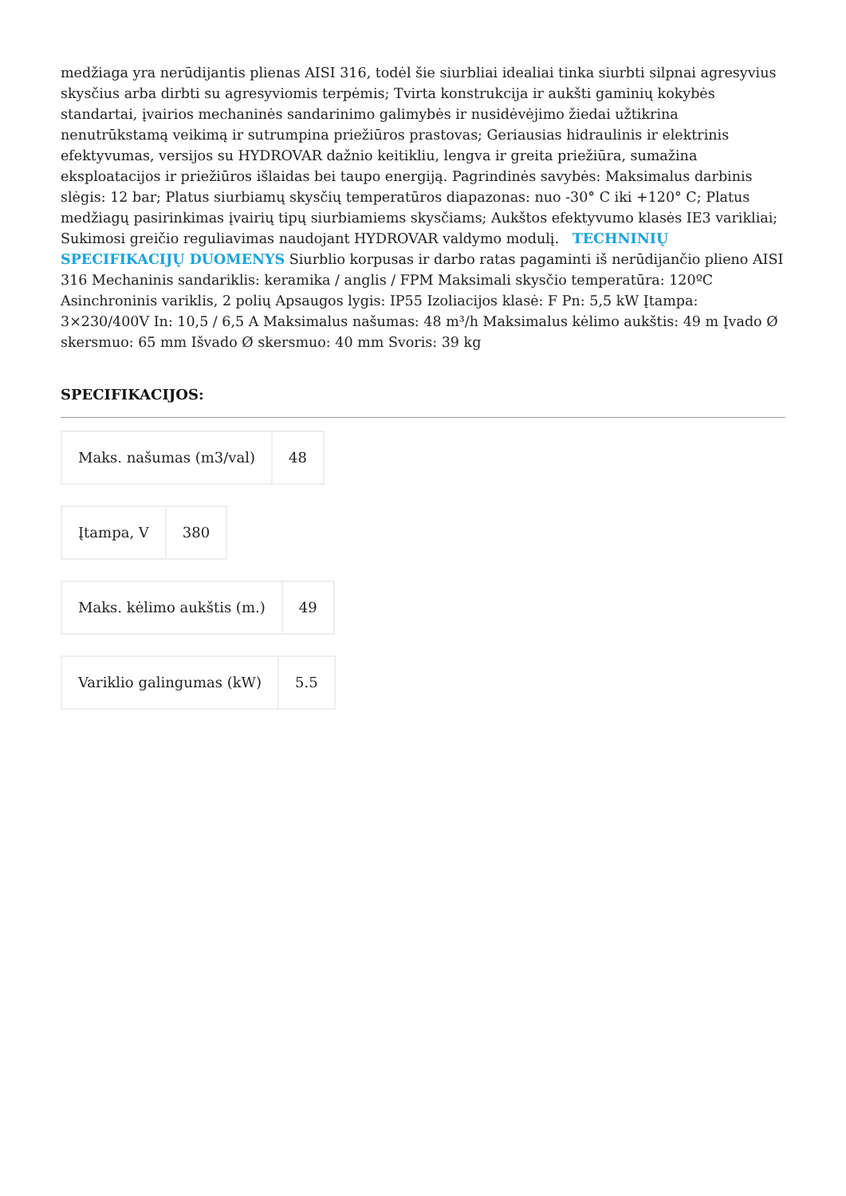medžiaga yra nerūdijantis plienas AISI 316, todėl šie siurbliai idealiai tinka siurbti silpnai agresyvius skysčius arba dirbti su agresyviomis terpėmis; Tvirta konstrukcija ir aukšti gaminių kokybės standartai, įvairios mechaninės sandarinimo galimybės ir nusidėvėjimo žiedai užtikrina nenutrūkstamą veikimą ir sutrumpina priežiūros prastovas; Geriausias hidraulinis ir elektrinis efektyvumas, versijos su HYDROVAR dažnio keitikliu, lengva ir greita priežiūra, sumažina eksploatacijos ir priežiūros išlaidas bei taupo energiją. Pagrindinės savybės: Maksimalus darbinis slėgis: 12 bar; Platus siurbiamų skysčių temperatūros diapazonas: nuo -30° C iki +120° C; Platus medžiagų pasirinkimas įvairių tipų siurbiamiems skysčiams; Aukštos efektyvumo klasės IE3 varikliai; Sukimosi greičio reguliavimas naudojant HYDROVAR valdymo modulį. TECHNINIŲ SPECIFIKACIJŲ DUOMENYS Siurblio korpusas ir darbo ratas pagaminti iš nerūdijančio plieno AISI 316 Mechaninis sandariklis: keramika / anglis / FPM Maksimali skysčio temperatūra: 120ºC Asinchroninis variklis, 2 polių Apsaugos lygis: IP55 Izoliacijos klasė: F Pn: 5,5 kW Įtampa: 3×230/400V In: 10,5 / 6,5 A Maksimalus našumas: 48 m³/h Maksimalus kėlimo aukštis: 49 m Įvado Ø skersmuo: 65 mm Išvado Ø skersmuo: 40 mm Svoris: 39 kg
SPECIFIKACIJOS:
| Maks. našumas (m3/val) | 48 |
| Įtampa, V | 380 |
| Maks. kėlimo aukštis (m.) | 49 |
| Variklio galingumas (kW) | 5.5 |